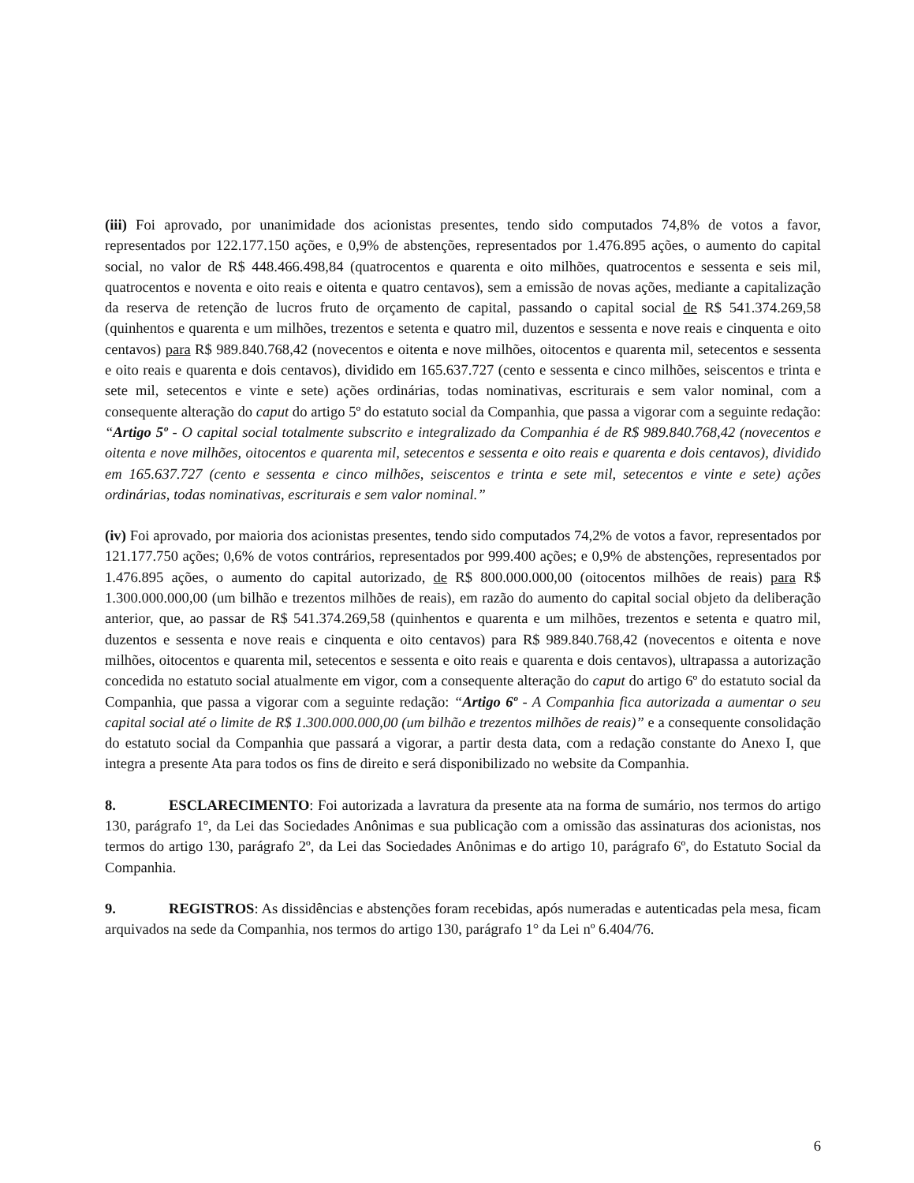(iii) Foi aprovado, por unanimidade dos acionistas presentes, tendo sido computados 74,8% de votos a favor, representados por 122.177.150 ações, e 0,9% de abstenções, representados por 1.476.895 ações, o aumento do capital social, no valor de R$ 448.466.498,84 (quatrocentos e quarenta e oito milhões, quatrocentos e sessenta e seis mil, quatrocentos e noventa e oito reais e oitenta e quatro centavos), sem a emissão de novas ações, mediante a capitalização da reserva de retenção de lucros fruto de orçamento de capital, passando o capital social de R$ 541.374.269,58 (quinhentos e quarenta e um milhões, trezentos e setenta e quatro mil, duzentos e sessenta e nove reais e cinquenta e oito centavos) para R$ 989.840.768,42 (novecentos e oitenta e nove milhões, oitocentos e quarenta mil, setecentos e sessenta e oito reais e quarenta e dois centavos), dividido em 165.637.727 (cento e sessenta e cinco milhões, seiscentos e trinta e sete mil, setecentos e vinte e sete) ações ordinárias, todas nominativas, escriturais e sem valor nominal, com a consequente alteração do caput do artigo 5º do estatuto social da Companhia, que passa a vigorar com a seguinte redação: “Artigo 5º - O capital social totalmente subscrito e integralizado da Companhia é de R$ 989.840.768,42 (novecentos e oitenta e nove milhões, oitocentos e quarenta mil, setecentos e sessenta e oito reais e quarenta e dois centavos), dividido em 165.637.727 (cento e sessenta e cinco milhões, seiscentos e trinta e sete mil, setecentos e vinte e sete) ações ordinárias, todas nominativas, escriturais e sem valor nominal.”
(iv) Foi aprovado, por maioria dos acionistas presentes, tendo sido computados 74,2% de votos a favor, representados por 121.177.750 ações; 0,6% de votos contrários, representados por 999.400 ações; e 0,9% de abstenções, representados por 1.476.895 ações, o aumento do capital autorizado, de R$ 800.000.000,00 (oitocentos milhões de reais) para R$ 1.300.000.000,00 (um bilhão e trezentos milhões de reais), em razão do aumento do capital social objeto da deliberação anterior, que, ao passar de R$ 541.374.269,58 (quinhentos e quarenta e um milhões, trezentos e setenta e quatro mil, duzentos e sessenta e nove reais e cinquenta e oito centavos) para R$ 989.840.768,42 (novecentos e oitenta e nove milhões, oitocentos e quarenta mil, setecentos e sessenta e oito reais e quarenta e dois centavos), ultrapassa a autorização concedida no estatuto social atualmente em vigor, com a consequente alteração do caput do artigo 6º do estatuto social da Companhia, que passa a vigorar com a seguinte redação: “Artigo 6º - A Companhia fica autorizada a aumentar o seu capital social até o limite de R$ 1.300.000.000,00 (um bilhão e trezentos milhões de reais)” e a consequente consolidação do estatuto social da Companhia que passará a vigorar, a partir desta data, com a redação constante do Anexo I, que integra a presente Ata para todos os fins de direito e será disponibilizado no website da Companhia.
8. ESCLARECIMENTO: Foi autorizada a lavratura da presente ata na forma de sumário, nos termos do artigo 130, parágrafo 1º, da Lei das Sociedades Anônimas e sua publicação com a omissão das assinaturas dos acionistas, nos termos do artigo 130, parágrafo 2º, da Lei das Sociedades Anônimas e do artigo 10, parágrafo 6º, do Estatuto Social da Companhia.
9. REGISTROS: As dissidências e abstenções foram recebidas, após numeradas e autenticadas pela mesa, ficam arquivados na sede da Companhia, nos termos do artigo 130, parágrafo 1° da Lei nº 6.404/76.
6